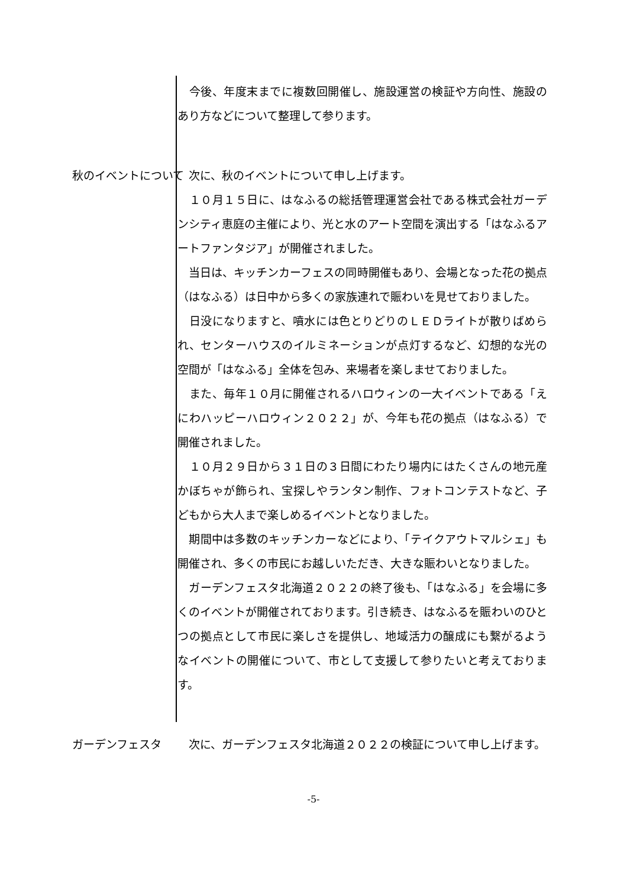今後、年度末までに複数回開催し、施設運営の検証や方向性、施設のあり方などについて整理して参ります。
秋のイベントについて 　次に、秋のイベントについて申し上げます。
　１０月１５日に、はなふるの総括管理運営会社である株式会社ガーデンシティ恵庭の主催により、光と水のアート空間を演出する「はなふるアートファンタジア」が開催されました。
　当日は、キッチンカーフェスの同時開催もあり、会場となった花の拠点（はなふる）は日中から多くの家族連れで賑わいを見せておりました。
　日没になりますと、噴水には色とりどりのＬＥＤライトが散りばめられ、センターハウスのイルミネーションが点灯するなど、幻想的な光の空間が「はなふる」全体を包み、来場者を楽しませておりました。
　また、毎年１０月に開催されるハロウィンの一大イベントである「えにわハッピーハロウィン２０２２」が、今年も花の拠点（はなふる）で開催されました。
　１０月２９日から３１日の３日間にわたり場内にはたくさんの地元産かぼちゃが飾られ、宝探しやランタン制作、フォトコンテストなど、子どもから大人まで楽しめるイベントとなりました。
　期間中は多数のキッチンカーなどにより、「テイクアウトマルシェ」も開催され、多くの市民にお越しいただき、大きな賑わいとなりました。
　ガーデンフェスタ北海道２０２２の終了後も、「はなふる」を会場に多くのイベントが開催されております。引き続き、はなふるを賑わいのひとつの拠点として市民に楽しさを提供し、地域活力の醸成にも繋がるようなイベントの開催について、市として支援して参りたいと考えております。
ガーデンフェスタ 　次に、ガーデンフェスタ北海道２０２２の検証について申し上げます。
-5-